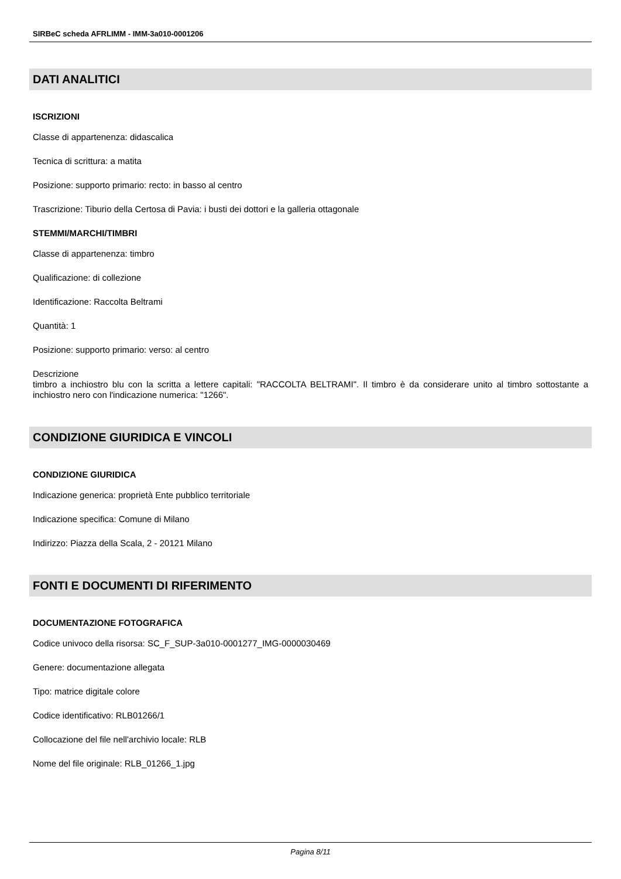SIRBeC scheda AFRLIMM - IMM-3a010-0001206
DATI ANALITICI
ISCRIZIONI
Classe di appartenenza: didascalica
Tecnica di scrittura: a matita
Posizione: supporto primario: recto: in basso al centro
Trascrizione: Tiburio della Certosa di Pavia: i busti dei dottori e la galleria ottagonale
STEMMI/MARCHI/TIMBRI
Classe di appartenenza: timbro
Qualificazione: di collezione
Identificazione: Raccolta Beltrami
Quantità: 1
Posizione: supporto primario: verso: al centro
Descrizione
timbro a inchiostro blu con la scritta a lettere capitali: "RACCOLTA BELTRAMI". Il timbro è da considerare unito al timbro sottostante a inchiostro nero con l'indicazione numerica: "1266".
CONDIZIONE GIURIDICA E VINCOLI
CONDIZIONE GIURIDICA
Indicazione generica: proprietà Ente pubblico territoriale
Indicazione specifica: Comune di Milano
Indirizzo: Piazza della Scala, 2 - 20121 Milano
FONTI E DOCUMENTI DI RIFERIMENTO
DOCUMENTAZIONE FOTOGRAFICA
Codice univoco della risorsa: SC_F_SUP-3a010-0001277_IMG-0000030469
Genere: documentazione allegata
Tipo: matrice digitale colore
Codice identificativo: RLB01266/1
Collocazione del file nell'archivio locale: RLB
Nome del file originale: RLB_01266_1.jpg
Pagina 8/11